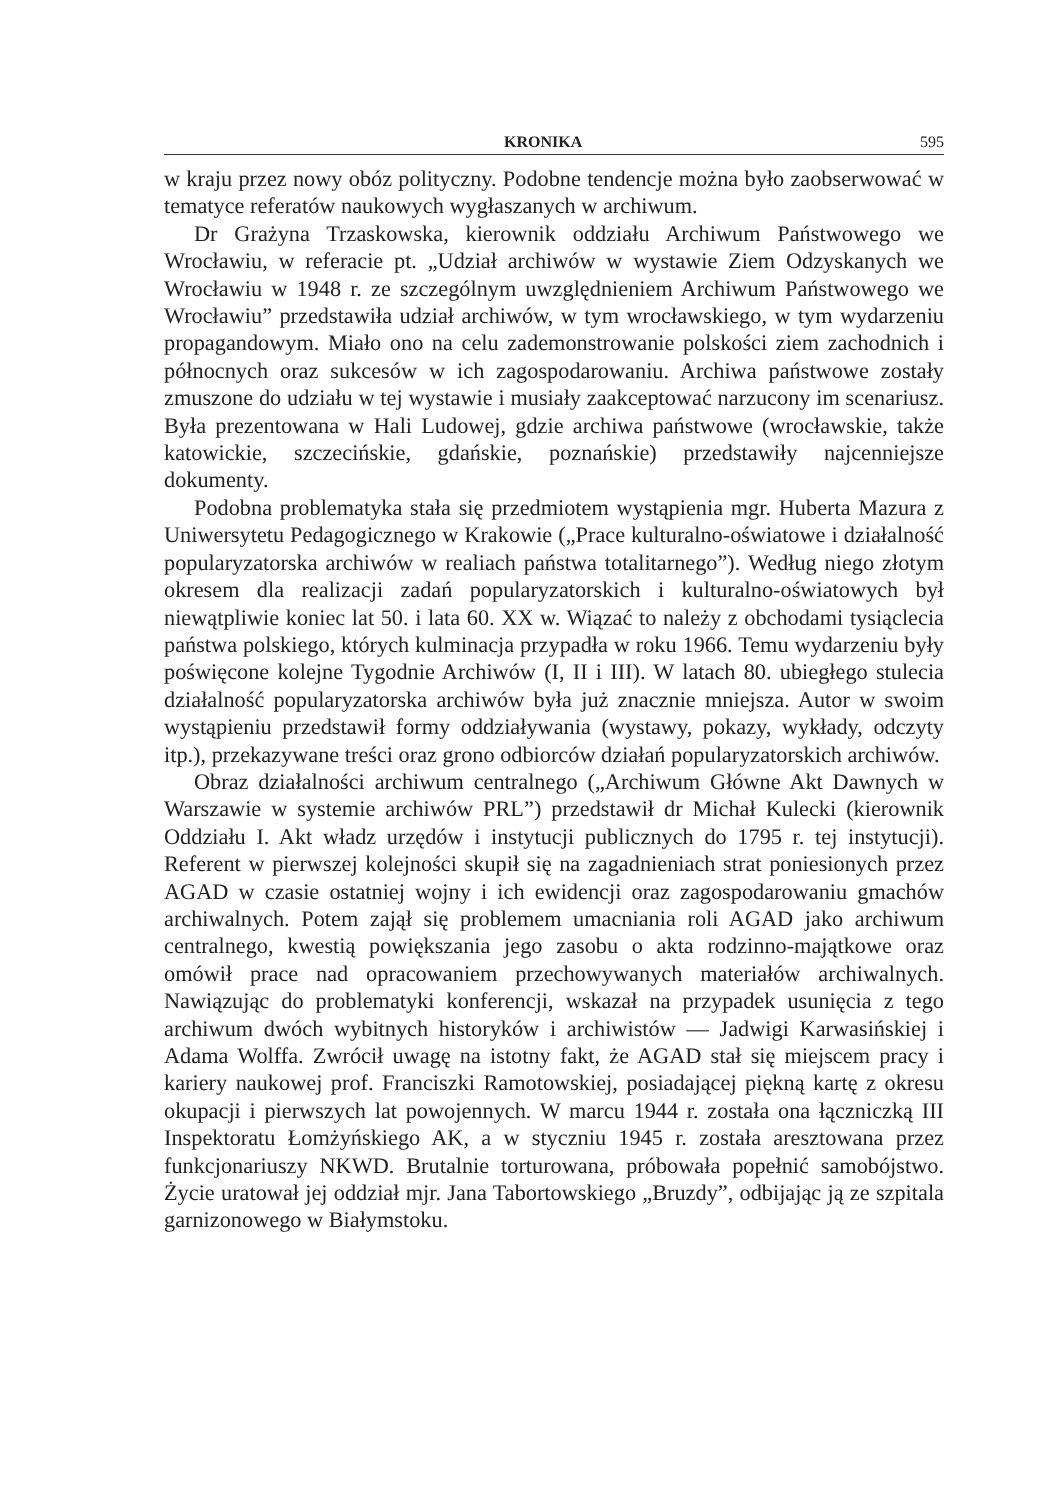KRONIKA 595
w kraju przez nowy obóz polityczny. Podobne tendencje można było zaobserwować w tematyce referatów naukowych wygłaszanych w archiwum.
Dr Grażyna Trzaskowska, kierownik oddziału Archiwum Państwowego we Wrocławiu, w referacie pt. „Udział archiwów w wystawie Ziem Odzyskanych we Wrocławiu w 1948 r. ze szczególnym uwzględnieniem Archiwum Państwowego we Wrocławiu” przedstawiła udział archiwów, w tym wrocławskiego, w tym wydarzeniu propagandowym. Miało ono na celu zademonstrowanie polskości ziem zachodnich i północnych oraz sukcesów w ich zagospodarowaniu. Archiwa państwowe zostały zmuszone do udziału w tej wystawie i musiały zaakceptować narzucony im scenariusz. Była prezentowana w Hali Ludowej, gdzie archiwa państwowe (wrocławskie, także katowickie, szczecińskie, gdańskie, poznańskie) przedstawiły najcenniejsze dokumenty.
Podobna problematyka stała się przedmiotem wystąpienia mgr. Huberta Mazura z Uniwersytetu Pedagogicznego w Krakowie („Prace kulturalno-oświatowe i działalność popularyzatorska archiwów w realiach państwa totalitarnego”). Według niego złotym okresem dla realizacji zadań popularyzatorskich i kulturalno-oświatowych był niewątpliwie koniec lat 50. i lata 60. XX w. Wiązać to należy z obchodami tysiąclecia państwa polskiego, których kulminacja przypadła w roku 1966. Temu wydarzeniu były poświęcone kolejne Tygodnie Archiwów (I, II i III). W latach 80. ubiegłego stulecia działalność popularyzatorska archiwów była już znacznie mniejsza. Autor w swoim wystąpieniu przedstawił formy oddziaływania (wystawy, pokazy, wykłady, odczyty itp.), przekazywane treści oraz grono odbiorców działań popularyzatorskich archiwów.
Obraz działalności archiwum centralnego („Archiwum Główne Akt Dawnych w Warszawie w systemie archiwów PRL”) przedstawił dr Michał Kulecki (kierownik Oddziału I. Akt władz urzędów i instytucji publicznych do 1795 r. tej instytucji). Referent w pierwszej kolejności skupił się na zagadnieniach strat poniesionych przez AGAD w czasie ostatniej wojny i ich ewidencji oraz zagospodarowaniu gmachów archiwalnych. Potem zajął się problemem umacniania roli AGAD jako archiwum centralnego, kwestią powiększania jego zasobu o akta rodzinno-majątkowe oraz omówił prace nad opracowaniem przechowywanych materiałów archiwalnych. Nawiązując do problematyki konferencji, wskazał na przypadek usunięcia z tego archiwum dwóch wybitnych historyków i archiwistów — Jadwigi Karwasińskiej i Adama Wolffa. Zwrócił uwagę na istotny fakt, że AGAD stał się miejscem pracy i kariery naukowej prof. Franciszki Ramotowskiej, posiadającej piękną kartę z okresu okupacji i pierwszych lat powojennych. W marcu 1944 r. została ona łączniczką III Inspektoratu Łomżyńskiego AK, a w styczniu 1945 r. została aresztowana przez funkcjonariuszy NKWD. Brutalnie torturowana, próbowała popełnić samobójstwo. Życie uratował jej oddział mjr. Jana Tabortowskiego „Bruzdy”, odbijając ją ze szpitala garnizonowego w Białymstoku.